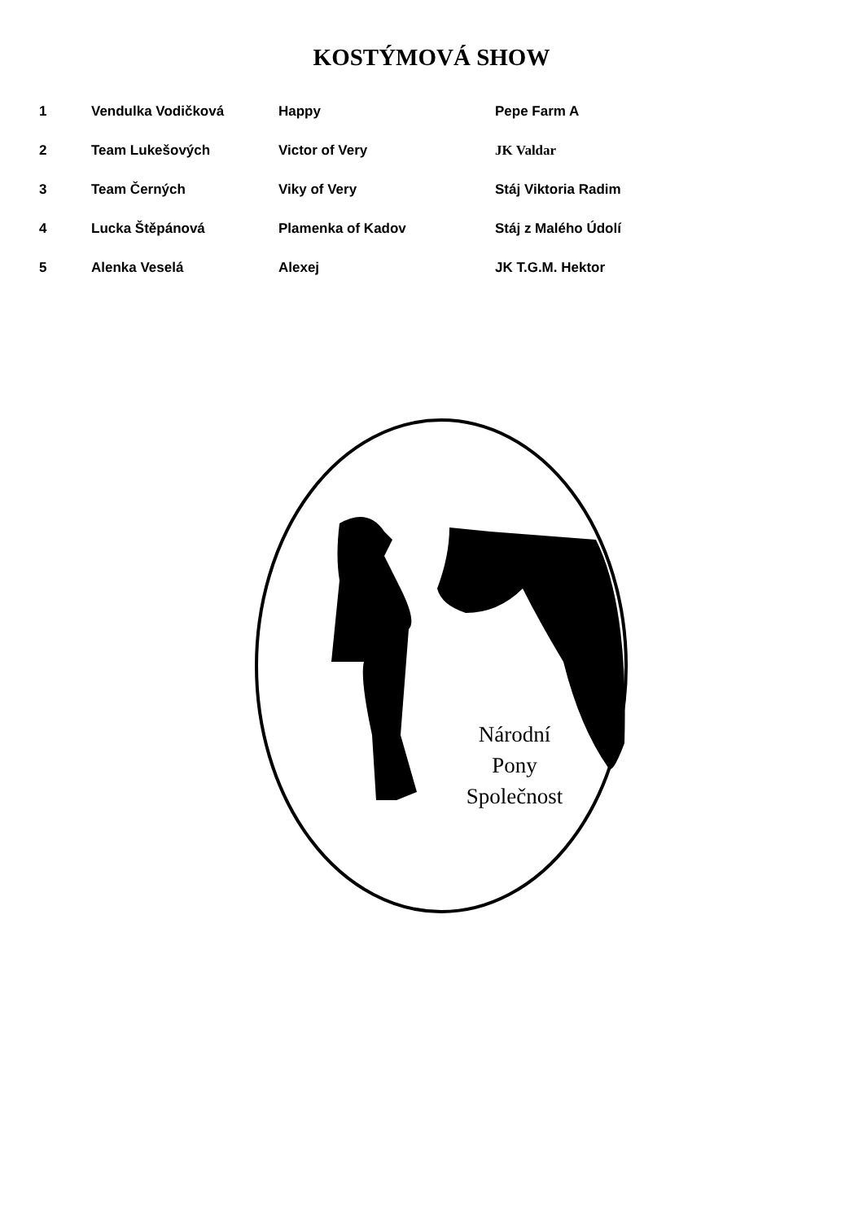KOSTÝMOVÁ SHOW
| 1 | Vendulka Vodičková | Happy | Pepe Farm A |
| 2 | Team Lukešových | Victor of Very | JK Valdar |
| 3 | Team Černých | Viky of Very | Stáj Viktoria Radim |
| 4 | Lucka Štěpánová | Plamenka of Kadov | Stáj z Malého Údolí |
| 5 | Alenka Veselá | Alexej | JK T.G.M. Hektor |
Národní
Pony
Společnost